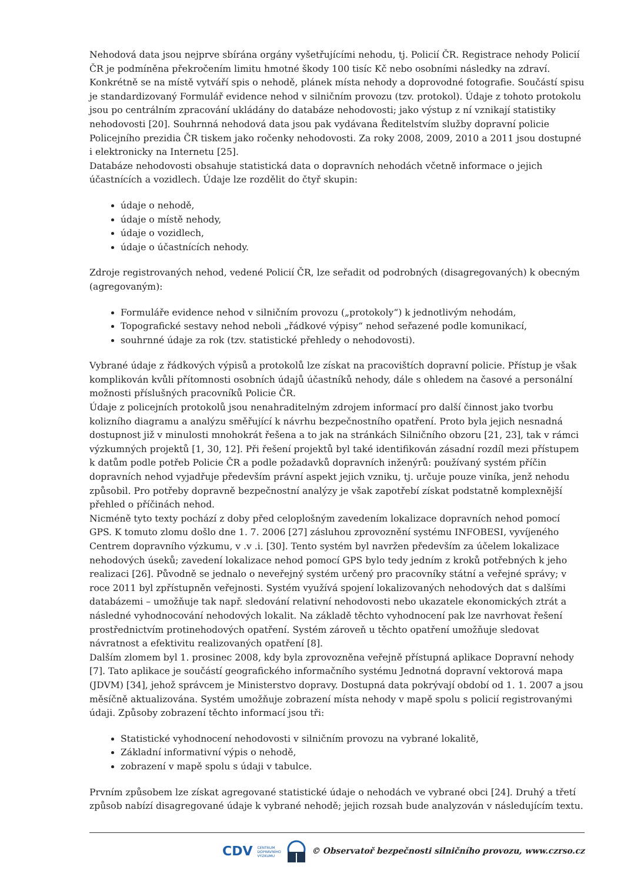Nehodová data jsou nejprve sbírána orgány vyšetřujícími nehodu, tj. Policií ČR. Registrace nehody Policií ČR je podmíněna překročením limitu hmotné škody 100 tisíc Kč nebo osobními následky na zdraví. Konkrétně se na místě vytváří spis o nehodě, plánek místa nehody a doprovodné fotografie. Součástí spisu je standardizovaný Formulář evidence nehod v silničním provozu (tzv. protokol). Údaje z tohoto protokolu jsou po centrálním zpracování ukládány do databáze nehodovosti; jako výstup z ní vznikají statistiky nehodovosti [20]. Souhrnná nehodová data jsou pak vydávana Ředitelstvím služby dopravní policie Policejního prezidia ČR tiskem jako ročenky nehodovosti. Za roky 2008, 2009, 2010 a 2011 jsou dostupné i elektronicky na Internetu [25].
Databáze nehodovosti obsahuje statistická data o dopravních nehodách včetně informace o jejich účastnících a vozidlech. Údaje lze rozdělit do čtyř skupin:
údaje o nehodě,
údaje o místě nehody,
údaje o vozidlech,
údaje o účastnících nehody.
Zdroje registrovaných nehod, vedené Policií ČR, lze seřadit od podrobných (disagregovaných) k obecným (agregovaným):
Formuláře evidence nehod v silničním provozu („protokoly“) k jednotlivým nehodám,
Topografické sestavy nehod neboli „řádkové výpisy“ nehod seřazené podle komunikací,
souhrnné údaje za rok (tzv. statistické přehledy o nehodovosti).
Vybrané údaje z řádkových výpisů a protokolů lze získat na pracovištích dopravní policie. Přístup je však komplikován kvůli přítomnosti osobních údajů účastníků nehody, dále s ohledem na časové a personální možnosti příslušných pracovníků Policie ČR.
Údaje z policejních protokolů jsou nenahraditelným zdrojem informací pro další činnost jako tvorbu kolizního diagramu a analýzu směřující k návrhu bezpečnostního opatření. Proto byla jejich nesnadná dostupnost již v minulosti mnohokrát řešena a to jak na stránkách Silničního obzoru [21, 23], tak v rámci výzkumných projektů [1, 30, 12]. Při řešení projektů byl také identifikován zásadní rozdíl mezi přístupem k datům podle potřeb Policie ČR a podle požadavků dopravních inženýrů: používaný systém příčin dopravních nehod vyjadřuje především právní aspekt jejich vzniku, tj. určuje pouze viníka, jenž nehodu způsobil. Pro potřeby dopravně bezpečnostní analýzy je však zapotřebí získat podstatně komplexnější přehled o příčinách nehod.
Nicméně tyto texty pochází z doby před celoplošným zavedením lokalizace dopravních nehod pomocí GPS. K tomuto zlomu došlo dne 1. 7. 2006 [27] zásluhou zprovoznění systému INFOBESI, vyvíjeného Centrem dopravního výzkumu, v .v .i. [30]. Tento systém byl navržen především za účelem lokalizace nehodových úseků; zavedení lokalizace nehod pomocí GPS bylo tedy jedním z kroků potřebných k jeho realizaci [26]. Původně se jednalo o neveřejný systém určený pro pracovníky státní a veřejné správy; v roce 2011 byl zpřístupněn veřejnosti. Systém využívá spojení lokalizovaných nehodových dat s dalšími databázemi – umožňuje tak např. sledování relativní nehodovosti nebo ukazatele ekonomických ztrát a následné vyhodnocování nehodových lokalit. Na základě těchto vyhodnocení pak lze navrhovat řešení prostřednictvím protinehodových opatření. Systém zároveň u těchto opatření umožňuje sledovat návratnost a efektivitu realizovaných opatření [8].
Dalším zlomem byl 1. prosinec 2008, kdy byla zprovozněna veřejně přístupná aplikace Dopravní nehody [7]. Tato aplikace je součástí geografického informačního systému Jednotná dopravní vektorová mapa (JDVM) [34], jehož správcem je Ministerstvo dopravy. Dostupná data pokrývají období od 1. 1. 2007 a jsou měsíčně aktualizována. Systém umožňuje zobrazení místa nehody v mapě spolu s policií registrovanými údaji. Způsoby zobrazení těchto informací jsou tři:
Statistické vyhodnocení nehodovosti v silničním provozu na vybrané lokalitě,
Základní informativní výpis o nehodě,
zobrazení v mapě spolu s údaji v tabulce.
Prvním způsobem lze získat agregované statistické údaje o nehodách ve vybrané obci [24]. Druhý a třetí způsob nabízí disagregované údaje k vybrané nehodě; jejich rozsah bude analyzován v následujícím textu.
CDV CENTRUM
DOPRAVNÍHO
VÝZKUMU © Observatoř bezpečnosti silničního provozu, www.czrso.cz